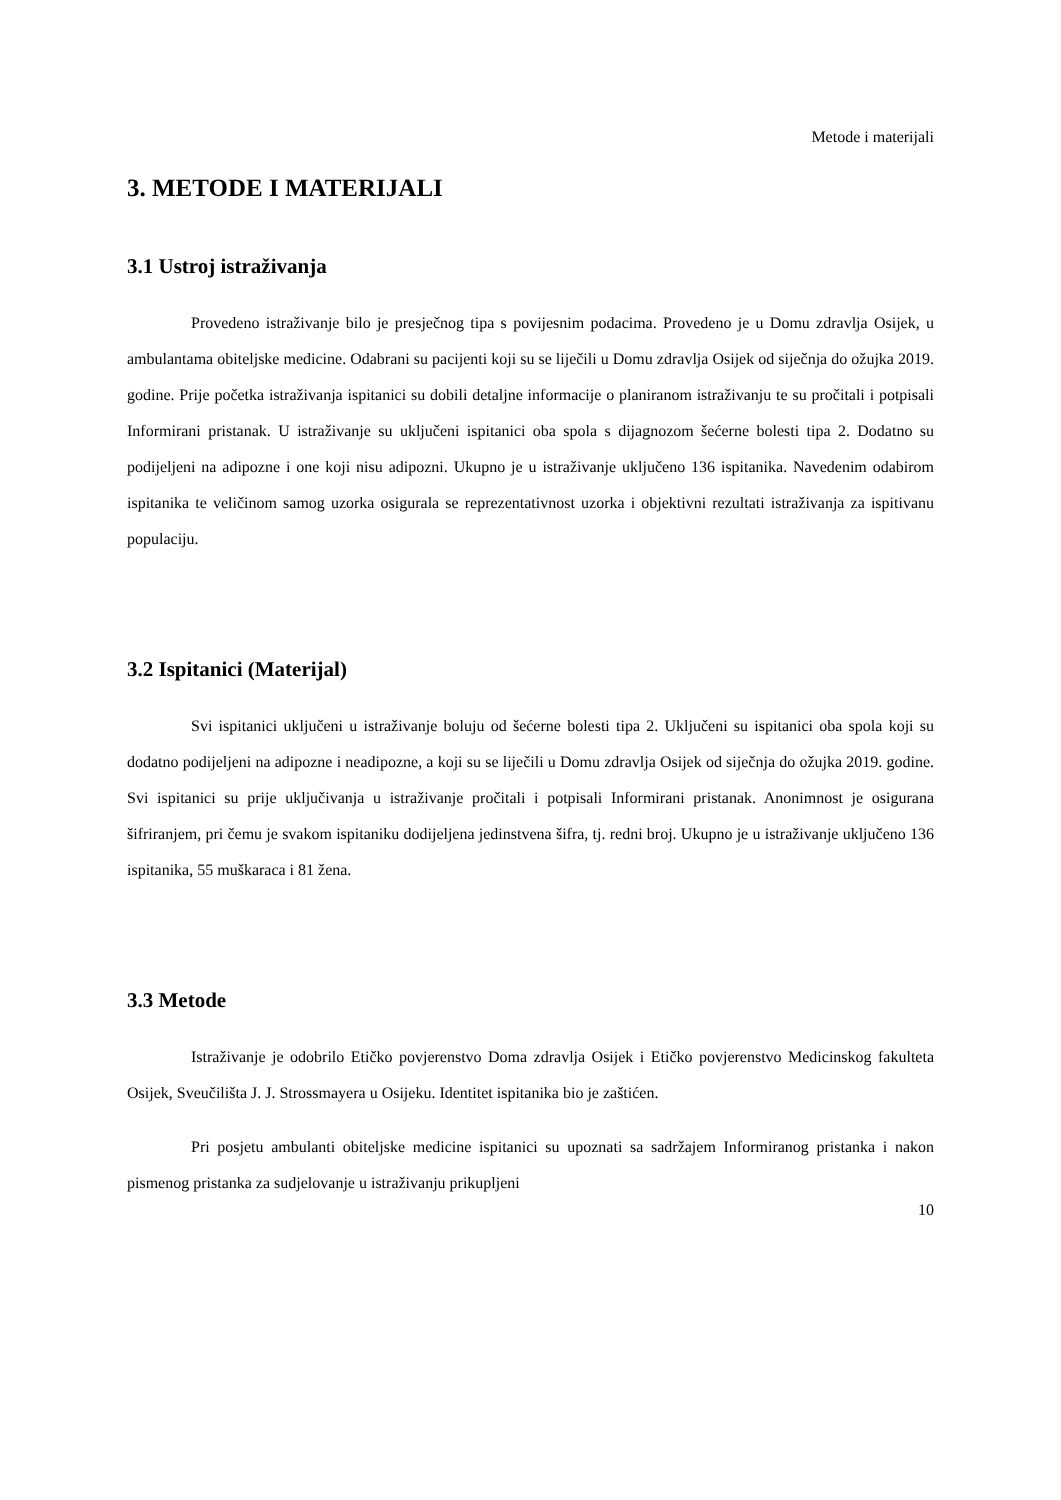Metode i materijali
3. METODE I MATERIJALI
3.1 Ustroj istraživanja
Provedeno istraživanje bilo je presječnog tipa s povijesnim podacima. Provedeno je u Domu zdravlja Osijek, u ambulantama obiteljske medicine. Odabrani su pacijenti koji su se liječili u Domu zdravlja Osijek od siječnja do ožujka 2019. godine. Prije početka istraživanja ispitanici su dobili detaljne informacije o planiranom istraživanju te su pročitali i potpisali Informirani pristanak. U istraživanje su uključeni ispitanici oba spola s dijagnozom šećerne bolesti tipa 2. Dodatno su podijeljeni na adipozne i one koji nisu adipozni. Ukupno je u istraživanje uključeno 136 ispitanika. Navedenim odabirom ispitanika te veličinom samog uzorka osigurala se reprezentativnost uzorka i objektivni rezultati istraživanja za ispitivanu populaciju.
3.2 Ispitanici (Materijal)
Svi ispitanici uključeni u istraživanje boluju od šećerne bolesti tipa 2. Uključeni su ispitanici oba spola koji su dodatno podijeljeni na adipozne i neadipozne, a koji su se liječili u Domu zdravlja Osijek od siječnja do ožujka 2019. godine. Svi ispitanici su prije uključivanja u istraživanje pročitali i potpisali Informirani pristanak. Anonimnost je osigurana šifriranjem, pri čemu je svakom ispitaniku dodijeljena jedinstvena šifra, tj. redni broj. Ukupno je u istraživanje uključeno 136 ispitanika, 55 muškaraca i 81 žena.
3.3 Metode
Istraživanje je odobrilo Etičko povjerenstvo Doma zdravlja Osijek i Etičko povjerenstvo Medicinskog fakulteta Osijek, Sveučilišta J. J. Strossmayera u Osijeku. Identitet ispitanika bio je zaštićen.
Pri posjetu ambulanti obiteljske medicine ispitanici su upoznati sa sadržajem Informiranog pristanka i nakon pismenog pristanka za sudjelovanje u istraživanju prikupljeni
10